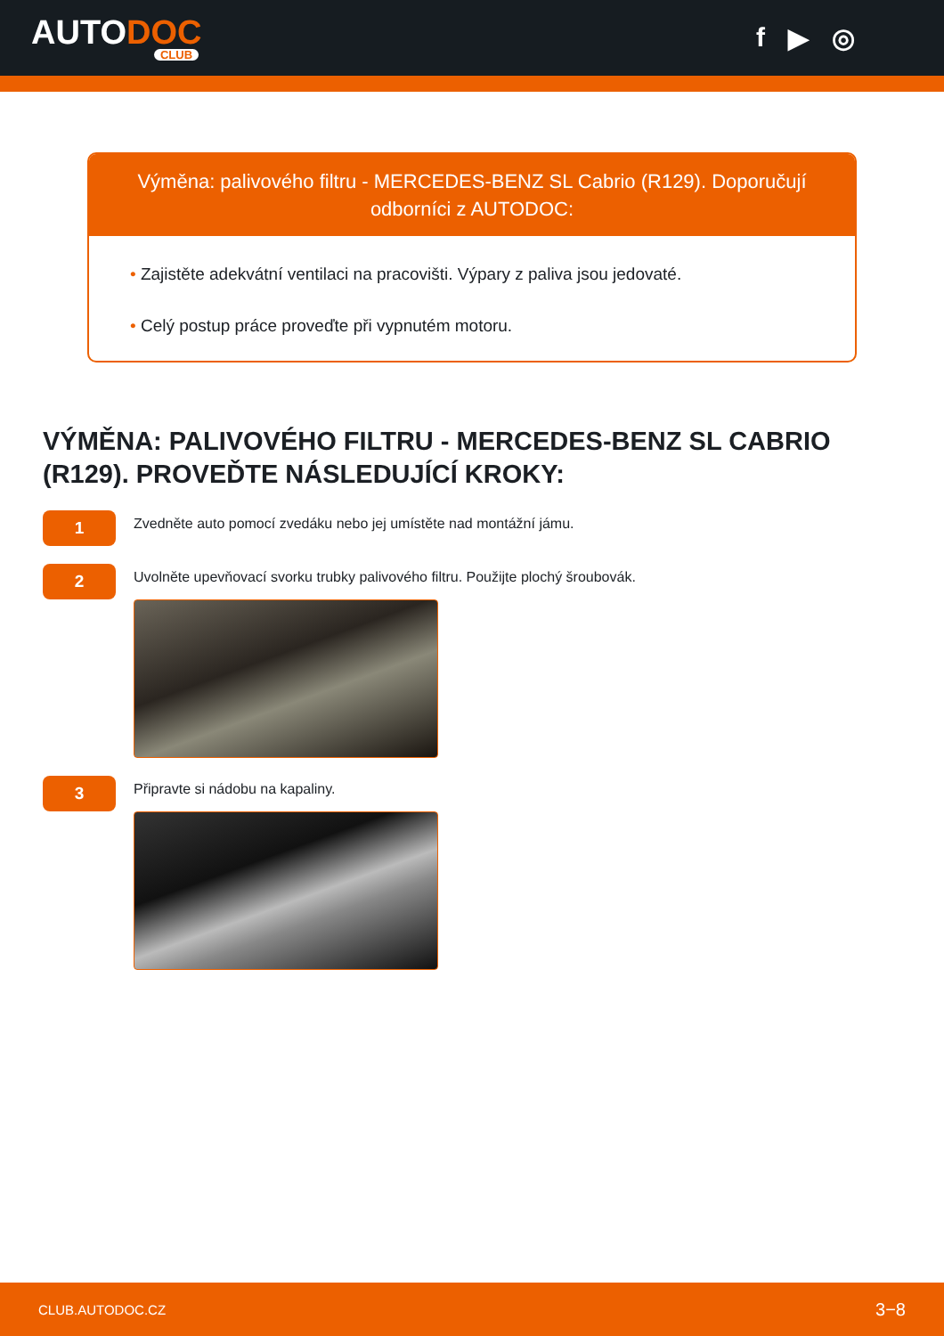AUTODOC
CLUB
f ▶ ◎
Výměna: palivového filtru - MERCEDES-BENZ SL Cabrio (R129). Doporučují odborníci z AUTODOC:
• Zajistěte adekvátní ventilaci na pracovišti. Výpary z paliva jsou jedovaté.
• Celý postup práce proveďte při vypnutém motoru.
VÝMĚNA: PALIVOVÉHO FILTRU - MERCEDES-BENZ SL CABRIO (R129). PROVEĎTE NÁSLEDUJÍCÍ KROKY:
1
Zvedněte auto pomocí zvedáku nebo jej umístěte nad montážní jámu.
2
Uvolněte upevňovací svorku trubky palivového filtru. Použijte plochý šroubovák.
3
Připravte si nádobu na kapaliny.
CLUB.AUTODOC.CZ 3−8